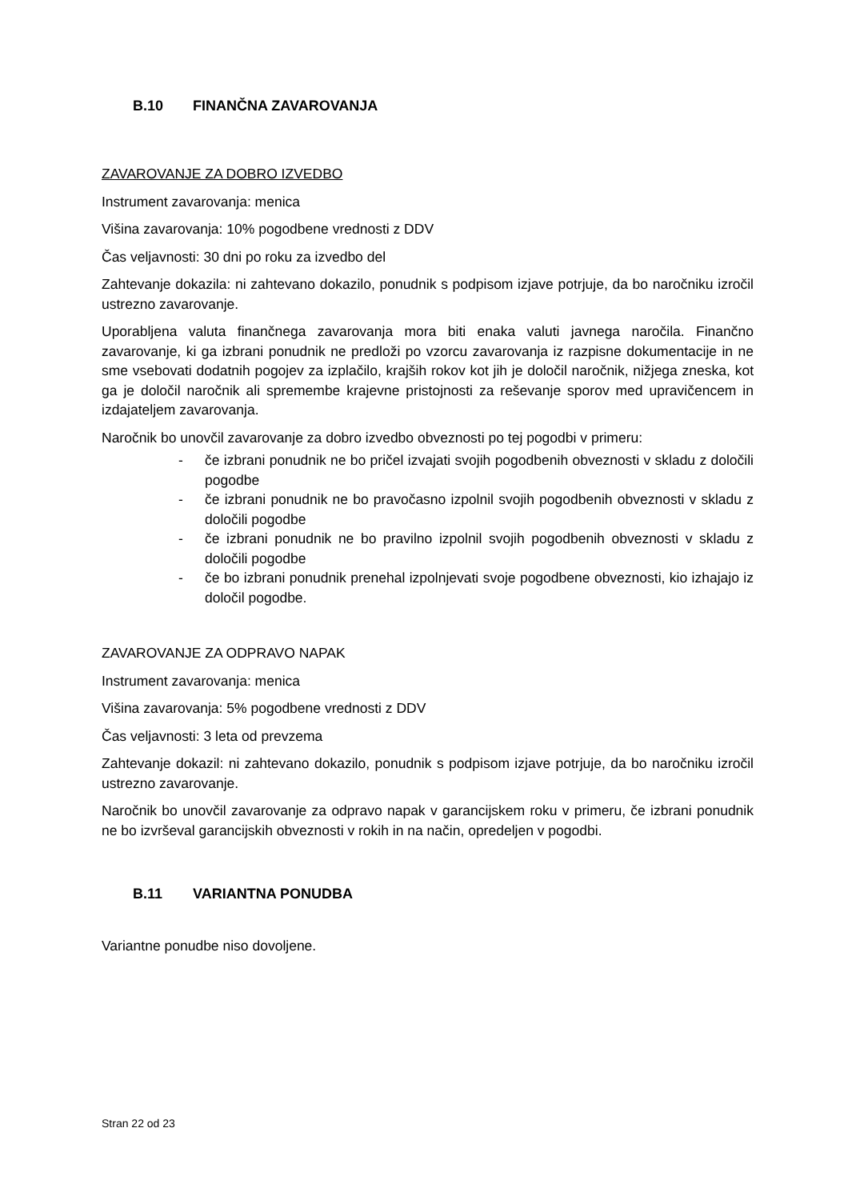B.10 FINANČNA ZAVAROVANJA
ZAVAROVANJE ZA DOBRO IZVEDBO
Instrument zavarovanja: menica
Višina zavarovanja: 10% pogodbene vrednosti z DDV
Čas veljavnosti: 30 dni po roku za izvedbo del
Zahtevanje dokazila: ni zahtevano dokazilo, ponudnik s podpisom izjave potrjuje, da bo naročniku izročil ustrezno zavarovanje.
Uporabljena valuta finančnega zavarovanja mora biti enaka valuti javnega naročila. Finančno zavarovanje, ki ga izbrani ponudnik ne predloži po vzorcu zavarovanja iz razpisne dokumentacije in ne sme vsebovati dodatnih pogojev za izplačilo, krajših rokov kot jih je določil naročnik, nižjega zneska, kot ga je določil naročnik ali spremembe krajevne pristojnosti za reševanje sporov med upravičencem in izdajateljem zavarovanja.
Naročnik bo unovčil zavarovanje za dobro izvedbo obveznosti po tej pogodbi v primeru:
- če izbrani ponudnik ne bo pričel izvajati svojih pogodbenih obveznosti v skladu z določili pogodbe
- če izbrani ponudnik ne bo pravočasno izpolnil svojih pogodbenih obveznosti v skladu z določili pogodbe
- če izbrani ponudnik ne bo pravilno izpolnil svojih pogodbenih obveznosti v skladu z določili pogodbe
- če bo izbrani ponudnik prenehal izpolnjevati svoje pogodbene obveznosti, kio izhajajo iz določil pogodbe.
ZAVAROVANJE ZA ODPRAVO NAPAK
Instrument zavarovanja: menica
Višina zavarovanja: 5% pogodbene vrednosti z DDV
Čas veljavnosti: 3 leta od prevzema
Zahtevanje dokazil: ni zahtevano dokazilo, ponudnik s podpisom izjave potrjuje, da bo naročniku izročil ustrezno zavarovanje.
Naročnik bo unovčil zavarovanje za odpravo napak v garancijskem roku v primeru, če izbrani ponudnik ne bo izvrševal garancijskih obveznosti v rokih in na način, opredeljen v pogodbi.
B.11 VARIANTNA PONUDBA
Variantne ponudbe niso dovoljene.
Stran 22 od 23